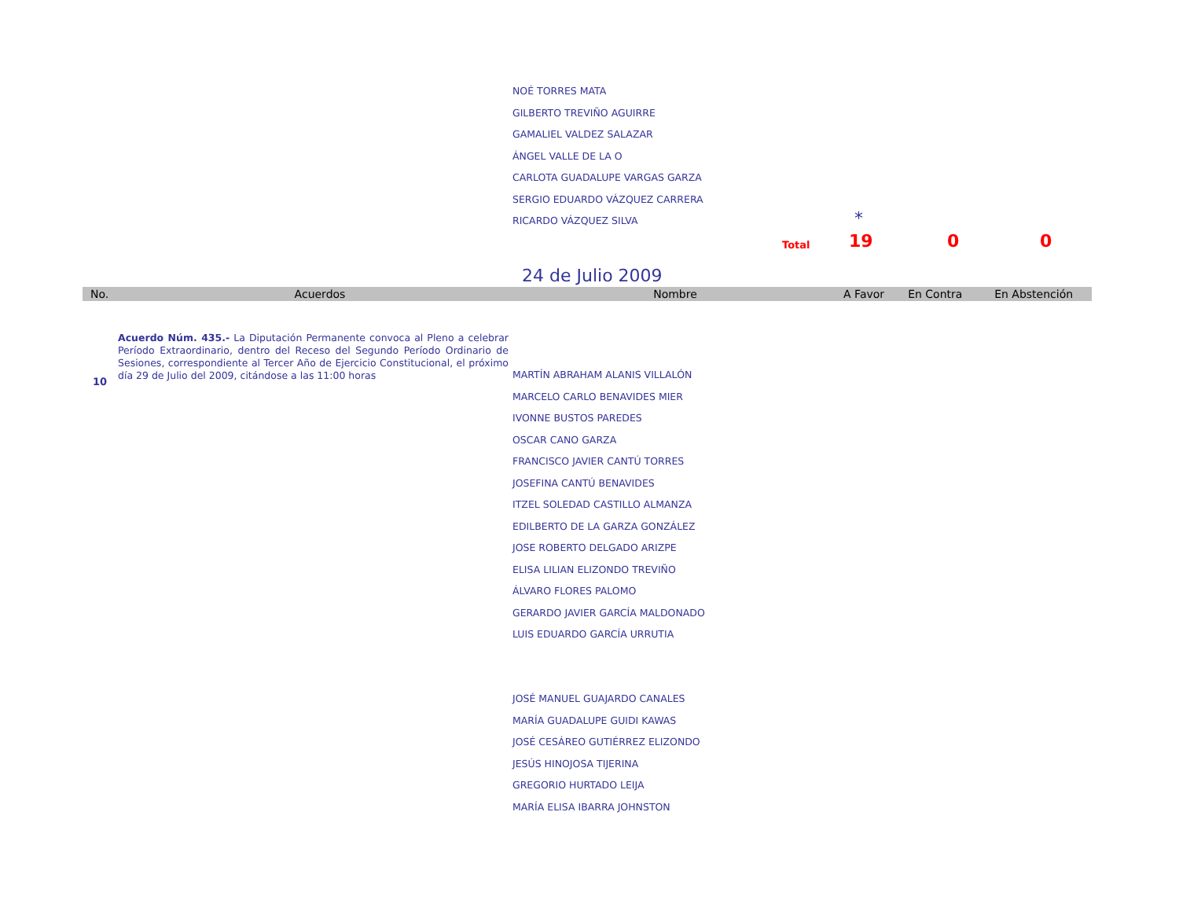NOÉ TORRES MATA
GILBERTO TREVIÑO AGUIRRE
GAMALIEL VALDEZ SALAZAR
ÁNGEL VALLE DE LA O
CARLOTA GUADALUPE VARGAS GARZA
SERGIO EDUARDO VÁZQUEZ CARRERA
RICARDO VÁZQUEZ SILVA
*
Total 19 0 0
24 de Julio 2009
| No. | Acuerdos | Nombre | A Favor | En Contra | En Abstención |
| --- | --- | --- | --- | --- | --- |
10
Acuerdo Núm. 435.- La Diputación Permanente convoca al Pleno a celebrar Período Extraordinario, dentro del Receso del Segundo Período Ordinario de Sesiones, correspondiente al Tercer Año de Ejercicio Constitucional, el próximo día 29 de Julio del 2009, citándose a las 11:00 horas
MARTÍN ABRAHAM ALANIS VILLALÓN
MARCELO CARLO BENAVIDES MIER
IVONNE BUSTOS PAREDES
OSCAR CANO GARZA
FRANCISCO JAVIER CANTÚ TORRES
JOSEFINA CANTÚ BENAVIDES
ITZEL SOLEDAD CASTILLO ALMANZA
EDILBERTO DE LA GARZA GONZÁLEZ
JOSE ROBERTO DELGADO ARIZPE
ELISA LILIAN ELIZONDO TREVIÑO
ÁLVARO FLORES PALOMO
GERARDO JAVIER GARCÍA MALDONADO
LUIS EDUARDO GARCÍA URRUTIA
JOSÉ MANUEL GUAJARDO CANALES
MARÍA GUADALUPE GUIDI KAWAS
JOSÉ CESÁREO GUTIÉRREZ ELIZONDO
JESÚS HINOJOSA TIJERINA
GREGORIO HURTADO LEIJA
MARÍA ELISA IBARRA JOHNSTON